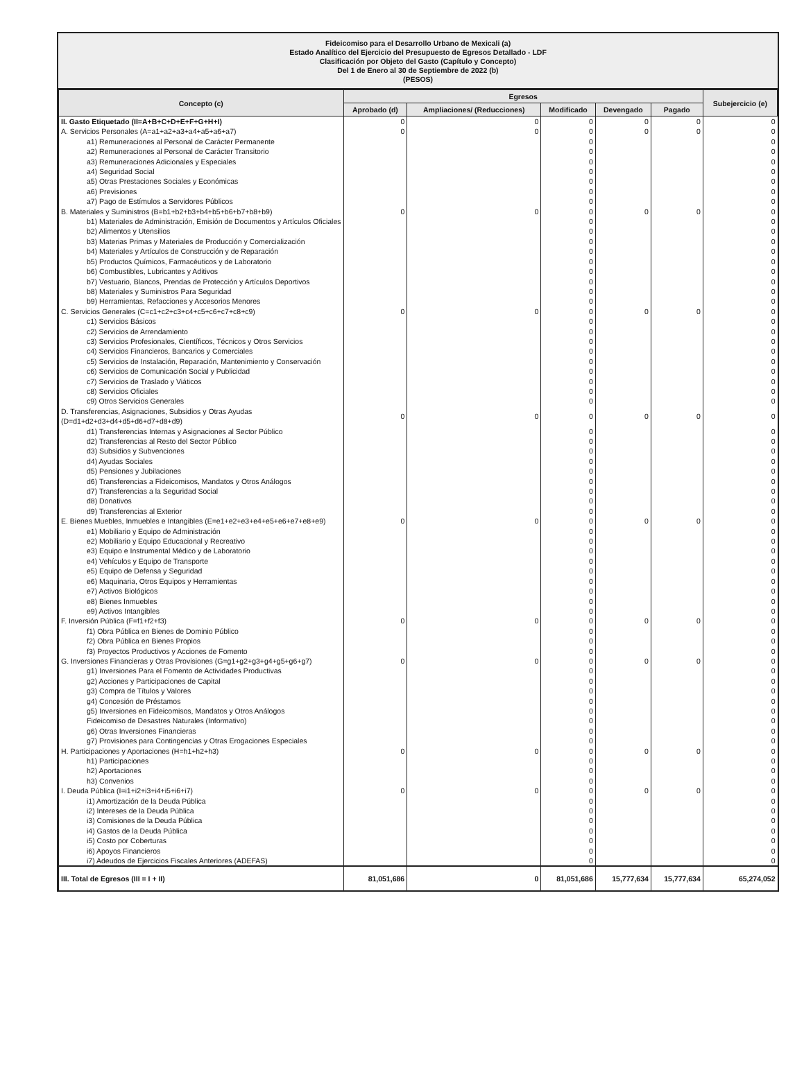Fideicomiso para el Desarrollo Urbano de Mexicali (a)
Estado Analítico del Ejercicio del Presupuesto de Egresos Detallado - LDF
Clasificación por Objeto del Gasto (Capítulo y Concepto)
Del 1 de Enero al 30 de Septiembre de 2022 (b)
(PESOS)
| Concepto (c) | Egresos | | | | | Subejercicio (e) |
| --- | --- | --- | --- | --- | --- | --- |
| | Aprobado (d) | Ampliaciones/ (Reducciones) | Modificado | Devengado | Pagado | |
| II. Gasto Etiquetado (II=A+B+C+D+E+F+G+H+I) | 0 | 0 | 0 | 0 | 0 | 0 |
| A. Servicios Personales (A=a1+a2+a3+a4+a5+a6+a7) | 0 | 0 | 0 | 0 | 0 | 0 |
| a1) Remuneraciones al Personal de Carácter Permanente | | | 0 | | | 0 |
| a2) Remuneraciones al Personal de Carácter Transitorio | | | 0 | | | 0 |
| a3) Remuneraciones Adicionales y Especiales | | | 0 | | | 0 |
| a4) Seguridad Social | | | 0 | | | 0 |
| a5) Otras Prestaciones Sociales y Económicas | | | 0 | | | 0 |
| a6) Previsiones | | | 0 | | | 0 |
| a7) Pago de Estímulos a Servidores Públicos | | | 0 | | | 0 |
| B. Materiales y Suministros (B=b1+b2+b3+b4+b5+b6+b7+b8+b9) | 0 | 0 | 0 | 0 | 0 | 0 |
| b1) Materiales de Administración, Emisión de Documentos y Artículos Oficiales | | | 0 | | | 0 |
| b2) Alimentos y Utensilios | | | 0 | | | 0 |
| b3) Materias Primas y Materiales de Producción y Comercialización | | | 0 | | | 0 |
| b4) Materiales y Artículos de Construcción y de Reparación | | | 0 | | | 0 |
| b5) Productos Químicos, Farmacéuticos y de Laboratorio | | | 0 | | | 0 |
| b6) Combustibles, Lubricantes y Aditivos | | | 0 | | | 0 |
| b7) Vestuario, Blancos, Prendas de Protección y Artículos Deportivos | | | 0 | | | 0 |
| b8) Materiales y Suministros Para Seguridad | | | 0 | | | 0 |
| b9) Herramientas, Refacciones y Accesorios Menores | | | 0 | | | 0 |
| C. Servicios Generales (C=c1+c2+c3+c4+c5+c6+c7+c8+c9) | 0 | 0 | 0 | 0 | 0 | 0 |
| c1) Servicios Básicos | | | 0 | | | 0 |
| c2) Servicios de Arrendamiento | | | 0 | | | 0 |
| c3) Servicios Profesionales, Científicos, Técnicos y Otros Servicios | | | 0 | | | 0 |
| c4) Servicios Financieros, Bancarios y Comerciales | | | 0 | | | 0 |
| c5) Servicios de Instalación, Reparación, Mantenimiento y Conservación | | | 0 | | | 0 |
| c6) Servicios de Comunicación Social y Publicidad | | | 0 | | | 0 |
| c7) Servicios de Traslado y Viáticos | | | 0 | | | 0 |
| c8) Servicios Oficiales | | | 0 | | | 0 |
| c9) Otros Servicios Generales | | | 0 | | | 0 |
| D. Transferencias, Asignaciones, Subsidios y Otras Ayudas (D=d1+d2+d3+d4+d5+d6+d7+d8+d9) | 0 | 0 | 0 | 0 | 0 | 0 |
| d1) Transferencias Internas y Asignaciones al Sector Público | | | 0 | | | 0 |
| d2) Transferencias al Resto del Sector Público | | | 0 | | | 0 |
| d3) Subsidios y Subvenciones | | | 0 | | | 0 |
| d4) Ayudas Sociales | | | 0 | | | 0 |
| d5) Pensiones y Jubilaciones | | | 0 | | | 0 |
| d6) Transferencias a Fideicomisos, Mandatos y Otros Análogos | | | 0 | | | 0 |
| d7) Transferencias a la Seguridad Social | | | 0 | | | 0 |
| d8) Donativos | | | 0 | | | 0 |
| d9) Transferencias al Exterior | | | 0 | | | 0 |
| E. Bienes Muebles, Inmuebles e Intangibles (E=e1+e2+e3+e4+e5+e6+e7+e8+e9) | 0 | 0 | 0 | 0 | 0 | 0 |
| e1) Mobiliario y Equipo de Administración | | | 0 | | | 0 |
| e2) Mobiliario y Equipo Educacional y Recreativo | | | 0 | | | 0 |
| e3) Equipo e Instrumental Médico y de Laboratorio | | | 0 | | | 0 |
| e4) Vehículos y Equipo de Transporte | | | 0 | | | 0 |
| e5) Equipo de Defensa y Seguridad | | | 0 | | | 0 |
| e6) Maquinaria, Otros Equipos y Herramientas | | | 0 | | | 0 |
| e7) Activos Biológicos | | | 0 | | | 0 |
| e8) Bienes Inmuebles | | | 0 | | | 0 |
| e9) Activos Intangibles | | | 0 | | | 0 |
| F. Inversión Pública (F=f1+f2+f3) | 0 | 0 | 0 | 0 | 0 | 0 |
| f1) Obra Pública en Bienes de Dominio Público | | | 0 | | | 0 |
| f2) Obra Pública en Bienes Propios | | | 0 | | | 0 |
| f3) Proyectos Productivos y Acciones de Fomento | | | 0 | | | 0 |
| G. Inversiones Financieras y Otras Provisiones (G=g1+g2+g3+g4+g5+g6+g7) | 0 | 0 | 0 | 0 | 0 | 0 |
| g1) Inversiones Para el Fomento de Actividades Productivas | | | 0 | | | 0 |
| g2) Acciones y Participaciones de Capital | | | 0 | | | 0 |
| g3) Compra de Títulos y Valores | | | 0 | | | 0 |
| g4) Concesión de Préstamos | | | 0 | | | 0 |
| g5) Inversiones en Fideicomisos, Mandatos y Otros Análogos | | | 0 | | | 0 |
| Fideicomiso de Desastres Naturales (Informativo) | | | 0 | | | 0 |
| g6) Otras Inversiones Financieras | | | 0 | | | 0 |
| g7) Provisiones para Contingencias y Otras Erogaciones Especiales | | | 0 | | | 0 |
| H. Participaciones y Aportaciones (H=h1+h2+h3) | 0 | 0 | 0 | 0 | 0 | 0 |
| h1) Participaciones | | | 0 | | | 0 |
| h2) Aportaciones | | | 0 | | | 0 |
| h3) Convenios | | | 0 | | | 0 |
| I. Deuda Pública (I=i1+i2+i3+i4+i5+i6+i7) | 0 | 0 | 0 | 0 | 0 | 0 |
| i1) Amortización de la Deuda Pública | | | 0 | | | 0 |
| i2) Intereses de la Deuda Pública | | | 0 | | | 0 |
| i3) Comisiones de la Deuda Pública | | | 0 | | | 0 |
| i4) Gastos de la Deuda Pública | | | 0 | | | 0 |
| i5) Costo por Coberturas | | | 0 | | | 0 |
| i6) Apoyos Financieros | | | 0 | | | 0 |
| i7) Adeudos de Ejercicios Fiscales Anteriores (ADEFAS) | | | 0 | | | 0 |
| III. Total de Egresos (III = I + II) | 81,051,686 | 0 | 81,051,686 | 15,777,634 | 15,777,634 | 65,274,052 |